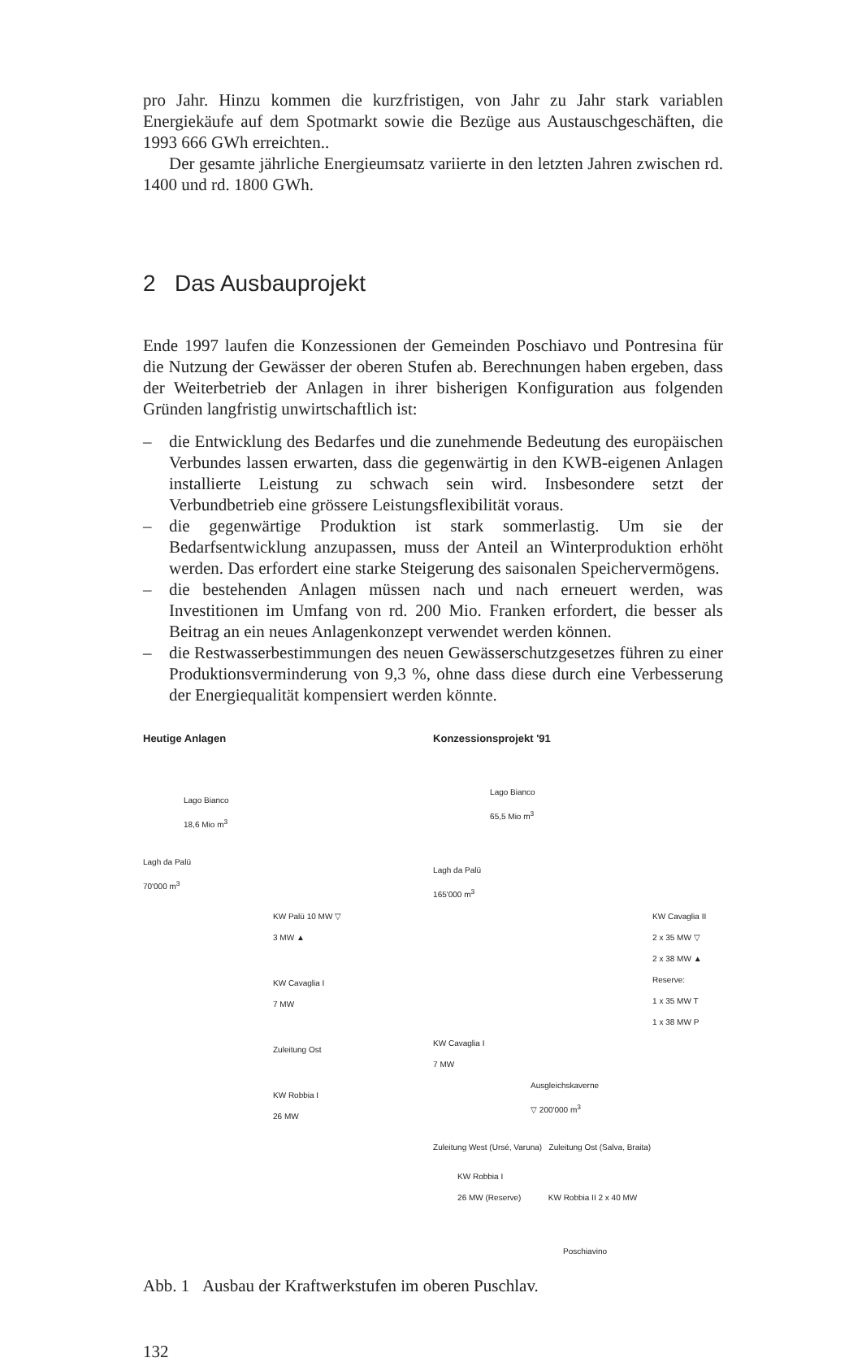pro Jahr. Hinzu kommen die kurzfristigen, von Jahr zu Jahr stark variablen Energiekäufe auf dem Spotmarkt sowie die Bezüge aus Austauschgeschäften, die 1993 666 GWh erreichten..
Der gesamte jährliche Energieumsatz variierte in den letzten Jahren zwischen rd. 1400 und rd. 1800 GWh.
2 Das Ausbauprojekt
Ende 1997 laufen die Konzessionen der Gemeinden Poschiavo und Pontresina für die Nutzung der Gewässer der oberen Stufen ab. Berechnungen haben ergeben, dass der Weiterbetrieb der Anlagen in ihrer bisherigen Konfiguration aus folgenden Gründen langfristig unwirtschaftlich ist:
– die Entwicklung des Bedarfes und die zunehmende Bedeutung des europäischen Verbundes lassen erwarten, dass die gegenwärtig in den KWB-eigenen Anlagen installierte Leistung zu schwach sein wird. Insbesondere setzt der Verbundbetrieb eine grössere Leistungsflexibilität voraus.
– die gegenwärtige Produktion ist stark sommerlastig. Um sie der Bedarfsentwicklung anzupassen, muss der Anteil an Winterproduktion erhöht werden. Das erfordert eine starke Steigerung des saisonalen Speichervermögens.
– die bestehenden Anlagen müssen nach und nach erneuert werden, was Investitionen im Umfang von rd. 200 Mio. Franken erfordert, die besser als Beitrag an ein neues Anlagenkonzept verwendet werden können.
– die Restwasserbestimmungen des neuen Gewässerschutzgesetzes führen zu einer Produktionsverminderung von 9,3 %, ohne dass diese durch eine Verbesserung der Energiequalität kompensiert werden könnte.
Heutige Anlagen
Lago Bianco
18,6 Mio m<sup>3</sup>
Lagh da Palü
70'000 m<sup>3</sup>
KW Palü 10 MW ▽
3 MW ▲
KW Cavaglia I
7 MW
Zuleitung Ost
KW Robbia I
26 MW
Konzessionsprojekt '91
Lago Bianco
65,5 Mio m<sup>3</sup>
Lagh da Palü
165'000 m<sup>3</sup>
KW Cavaglia II
2 x 35 MW ▽
2 x 38 MW ▲
Reserve:
1 x 35 MW T
1 x 38 MW P
KW Cavaglia I
7 MW
Ausgleichskaverne
▽ 200'000 m<sup>3</sup>
Zuleitung West (Ursé, Varuna) Zuleitung Ost (Salva, Braita)
KW Robbia I
26 MW (Reserve) KW Robbia II 2 x 40 MW
Poschiavino
Abb. 1 Ausbau der Kraftwerkstufen im oberen Puschlav.
132